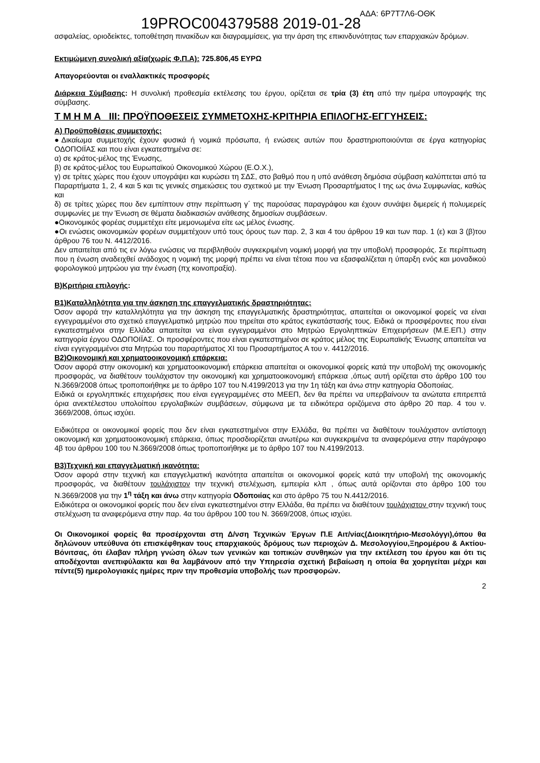19PROC004379588 2019-01-28
ΑΔΑ: 6Ρ7Τ7Λ6-ΟΘΚ
ασφαλείας, οριοδείκτες, τοποθέτηση πινακίδων και διαγραμμίσεις, για την άρση της επικινδυνότητας των επαρχιακών δρόμων.
Εκτιμώμενη συνολική αξία(χωρίς Φ.Π.Α): 725.806,45 ΕΥΡΩ
Απαγορεύονται οι εναλλακτικές προσφορές
Διάρκεια Σύμβασης: Η συνολική προθεσμία εκτέλεσης του έργου, ορίζεται σε τρία (3) έτη από την ημέρα υπογραφής της σύμβασης.
Τ Μ Η Μ Α ΙΙΙ: ΠΡΟΫΠΟΘΕΣΕΙΣ ΣΥΜΜΕΤΟΧΗΣ-ΚΡΙΤΗΡΙΑ ΕΠΙΛΟΓΗΣ-ΕΓΓΥΗΣΕΙΣ:
Α) Προϋποθέσεις συμμετοχής:
●Δικαίωμα συμμετοχής έχουν φυσικά ή νομικά πρόσωπα, ή ενώσεις αυτών που δραστηριοποιούνται σε έργα κατηγορίας ΟΔΟΠΟΙΪΑΣ και που είναι εγκατεστημένα σε:
α) σε κράτος-μέλος της Ένωσης,
β) σε κράτος-μέλος του Ευρωπαϊκού Οικονομικού Χώρου (Ε.Ο.Χ.),
γ) σε τρίτες χώρες που έχουν υπογράψει και κυρώσει τη ΣΔΣ, στο βαθμό που η υπό ανάθεση δημόσια σύμβαση καλύπτεται από τα Παραρτήματα 1, 2, 4 και 5 και τις γενικές σημειώσεις του σχετικού με την Ένωση Προσαρτήματος Ι της ως άνω Συμφωνίας, καθώς και
δ) σε τρίτες χώρες που δεν εμπίπτουν στην περίπτωση γ΄ της παρούσας παραγράφου και έχουν συνάψει διμερείς ή πολυμερείς συμφωνίες με την Ένωση σε θέματα διαδικασιών ανάθεσης δημοσίων συμβάσεων.
●Οικονομικός φορέας συμμετέχει είτε μεμονωμένα είτε ως μέλος ένωσης.
●Οι ενώσεις οικονομικών φορέων συμμετέχουν υπό τους όρους των παρ. 2, 3 και 4 του άρθρου 19 και των παρ. 1 (ε) και 3 (β)του άρθρου 76 του Ν. 4412/2016.
Δεν απαιτείται από τις εν λόγω ενώσεις να περιβληθούν συγκεκριμένη νομική μορφή για την υποβολή προσφοράς. Σε περίπτωση που η ένωση αναδειχθεί ανάδοχος η νομική της μορφή πρέπει να είναι τέτοια που να εξασφαλίζεται η ύπαρξη ενός και μοναδικού φορολογικού μητρώου για την ένωση (πχ κοινοπραξία).
Β)Κριτήρια επιλογής:
Β1)Καταλληλότητα για την άσκηση της επαγγελματικής δραστηριότητας:
Όσον αφορά την καταλληλότητα για την άσκηση της επαγγελματικής δραστηριότητας, απαιτείται οι οικονομικοί φορείς να είναι εγγεγραμμένοι στο σχετικό επαγγελματικό μητρώο που τηρείται στο κράτος εγκατάστασής τους. Ειδικά οι προσφέροντες που είναι εγκατεστημένοι στην Ελλάδα απαιτείται να είναι εγγεγραμμένοι στο Μητρώο Εργοληπτικών Επιχειρήσεων (Μ.Ε.ΕΠ.) στην κατηγορία έργου ΟΔΟΠΟΙΪΑΣ. Οι προσφέροντες που είναι εγκατεστημένοι σε κράτος μέλος της Ευρωπαϊκής Ένωσης απαιτείται να είναι εγγεγραμμένοι στα Μητρώα του παραρτήματος ΧΙ του Προσαρτήματος Α του ν. 4412/2016.
Β2)Οικονομική και χρηματοοικονομική επάρκεια:
Όσον αφορά στην οικονομική και χρηματοοικονομική επάρκεια απαιτείται οι οικονομικοί φορείς κατά την υποβολή της οικονομικής προσφοράς, να διαθέτουν τουλάχιστον την οικονομική και χρηματοοικονομική επάρκεια ,όπως αυτή ορίζεται στο άρθρο 100 του Ν.3669/2008 όπως τροποποιήθηκε με το άρθρο 107 του Ν.4199/2013 για την 1η τάξη και άνω στην κατηγορία Οδοποιίας.
Ειδικά οι εργοληπτικές επιχειρήσεις που είναι εγγεγραμμένες στο ΜΕΕΠ, δεν θα πρέπει να υπερβαίνουν τα ανώτατα επιτρεπτά όρια ανεκτέλεστου υπολοίπου εργολαβικών συμβάσεων, σύμφωνα με τα ειδικότερα οριζόμενα στο άρθρο 20 παρ. 4 του ν. 3669/2008, όπως ισχύει.
Ειδικότερα οι οικονομικοί φορείς που δεν είναι εγκατεστημένοι στην Ελλάδα, θα πρέπει να διαθέτουν τουλάχιστον αντίστοιχη οικονομική και χρηματοοικονομική επάρκεια, όπως προσδιορίζεται ανωτέρω και συγκεκριμένα τα αναφερόμενα στην παράγραφο 4β του άρθρου 100 του Ν.3669/2008 όπως τροποποιήθηκε με το άρθρο 107 του Ν.4199/2013.
Β3)Τεχνική και επαγγελματική ικανότητα:
Όσον αφορά στην τεχνική και επαγγελματική ικανότητα απαιτείται οι οικονομικοί φορείς κατά την υποβολή της οικονομικής προσφοράς, να διαθέτουν τουλάχιστον την τεχνική στελέχωση, εμπειρία κλπ , όπως αυτά ορίζονται στο άρθρο 100 του Ν.3669/2008 για την 1<sup>η</sup> τάξη και άνω στην κατηγορία Οδοποιίας και στο άρθρο 75 του Ν.4412/2016.
Ειδικότερα οι οικονομικοί φορείς που δεν είναι εγκατεστημένοι στην Ελλάδα, θα πρέπει να διαθέτουν τουλάχιστον στην τεχνική τους στελέχωση τα αναφερόμενα στην παρ. 4α του άρθρου 100 του Ν. 3669/2008, όπως ισχύει.
Οι Οικονομικοί φορείς θα προσέρχονται στη Δ/νση Τεχνικών Έργων Π.Ε Αιτ/νίας(Διοικητήριο-Μεσολόγγι),όπου θα δηλώνουν υπεύθυνα ότι επισκέφθηκαν τους επαρχιακούς δρόμους των περιοχών Δ. Μεσολογγίου,Ξηρομέρου & Ακτίου-Βόνιτσας, ότι έλαβαν πλήρη γνώση όλων των γενικών και τοπικών συνθηκών για την εκτέλεση του έργου και ότι τις αποδέχονται ανεπιφύλακτα και θα λαμβάνουν από την Υπηρεσία σχετική βεβαίωση η οποία θα χορηγείται μέχρι και πέντε(5) ημερολογιακές ημέρες πριν την προθεσμία υποβολής των προσφορών.
2